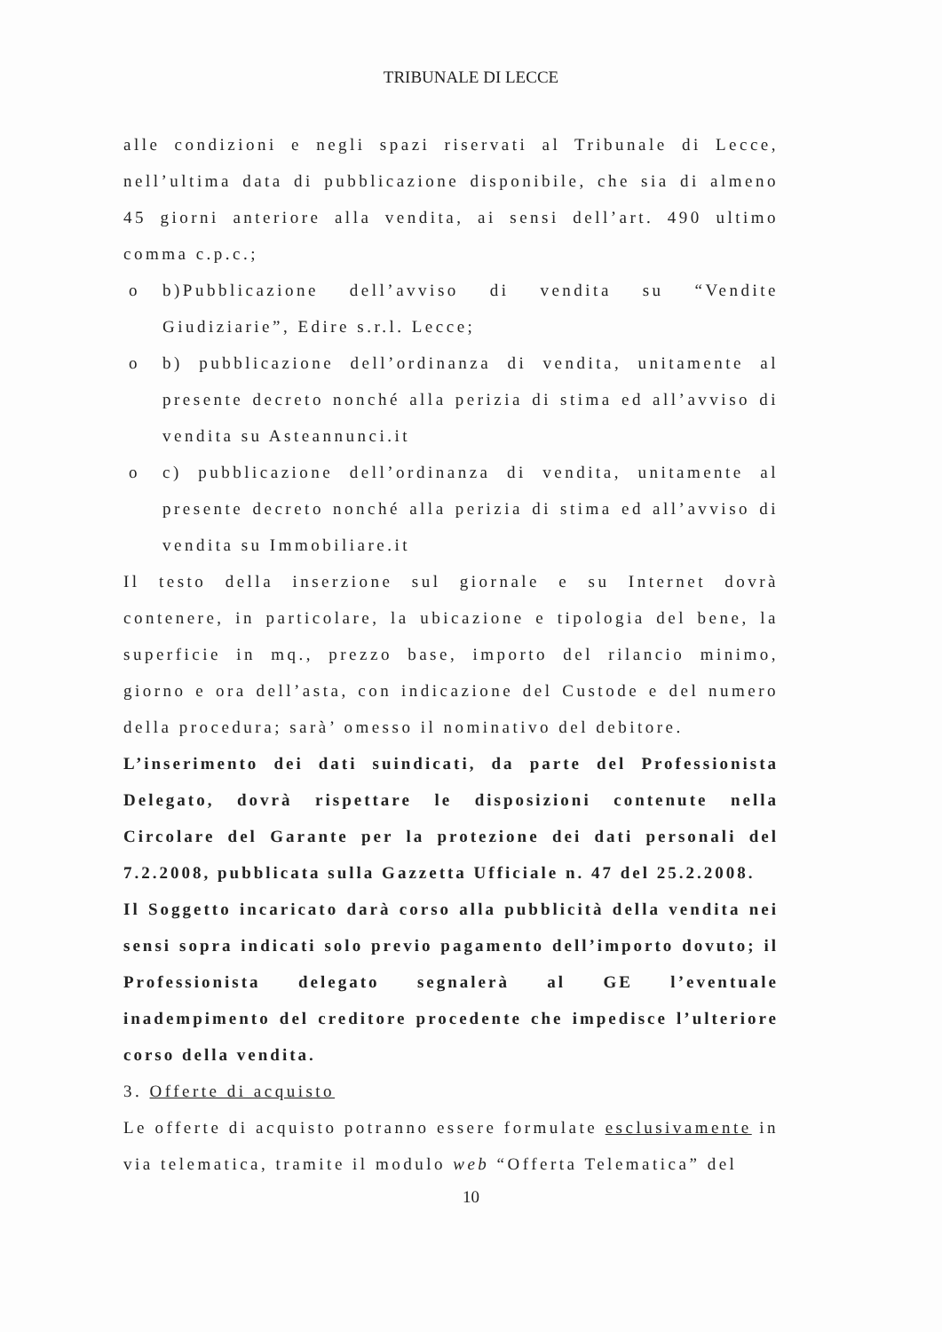TRIBUNALE DI LECCE
alle condizioni e negli spazi riservati al Tribunale di Lecce, nell’ultima data di pubblicazione disponibile, che sia di almeno 45 giorni anteriore alla vendita, ai sensi dell’art. 490 ultimo comma c.p.c.;
o b)Pubblicazione dell’avviso di vendita su “Vendite Giudiziarie”, Edire s.r.l. Lecce;
o b) pubblicazione dell’ordinanza di vendita, unitamente al presente decreto nonché alla perizia di stima ed all’avviso di vendita su Asteannunci.it
o c) pubblicazione dell’ordinanza di vendita, unitamente al presente decreto nonché alla perizia di stima ed all’avviso di vendita su Immobiliare.it
Il testo della inserzione sul giornale e su Internet dovrà contenere, in particolare, la ubicazione e tipologia del bene, la superficie in mq., prezzo base, importo del rilancio minimo, giorno e ora dell’asta, con indicazione del Custode e del numero della procedura; sarà’ omesso il nominativo del debitore.
L’inserimento dei dati suindicati, da parte del Professionista Delegato, dovrà rispettare le disposizioni contenute nella Circolare del Garante per la protezione dei dati personali del 7.2.2008, pubblicata sulla Gazzetta Ufficiale n. 47 del 25.2.2008.
Il Soggetto incaricato darà corso alla pubblicità della vendita nei sensi sopra indicati solo previo pagamento dell’importo dovuto; il Professionista delegato segnalerà al GE l’eventuale inadempimento del creditore procedente che impedisce l’ulteriore corso della vendita.
3. Offerte di acquisto
Le offerte di acquisto potranno essere formulate esclusivamente in via telematica, tramite il modulo web “Offerta Telematica” del
10